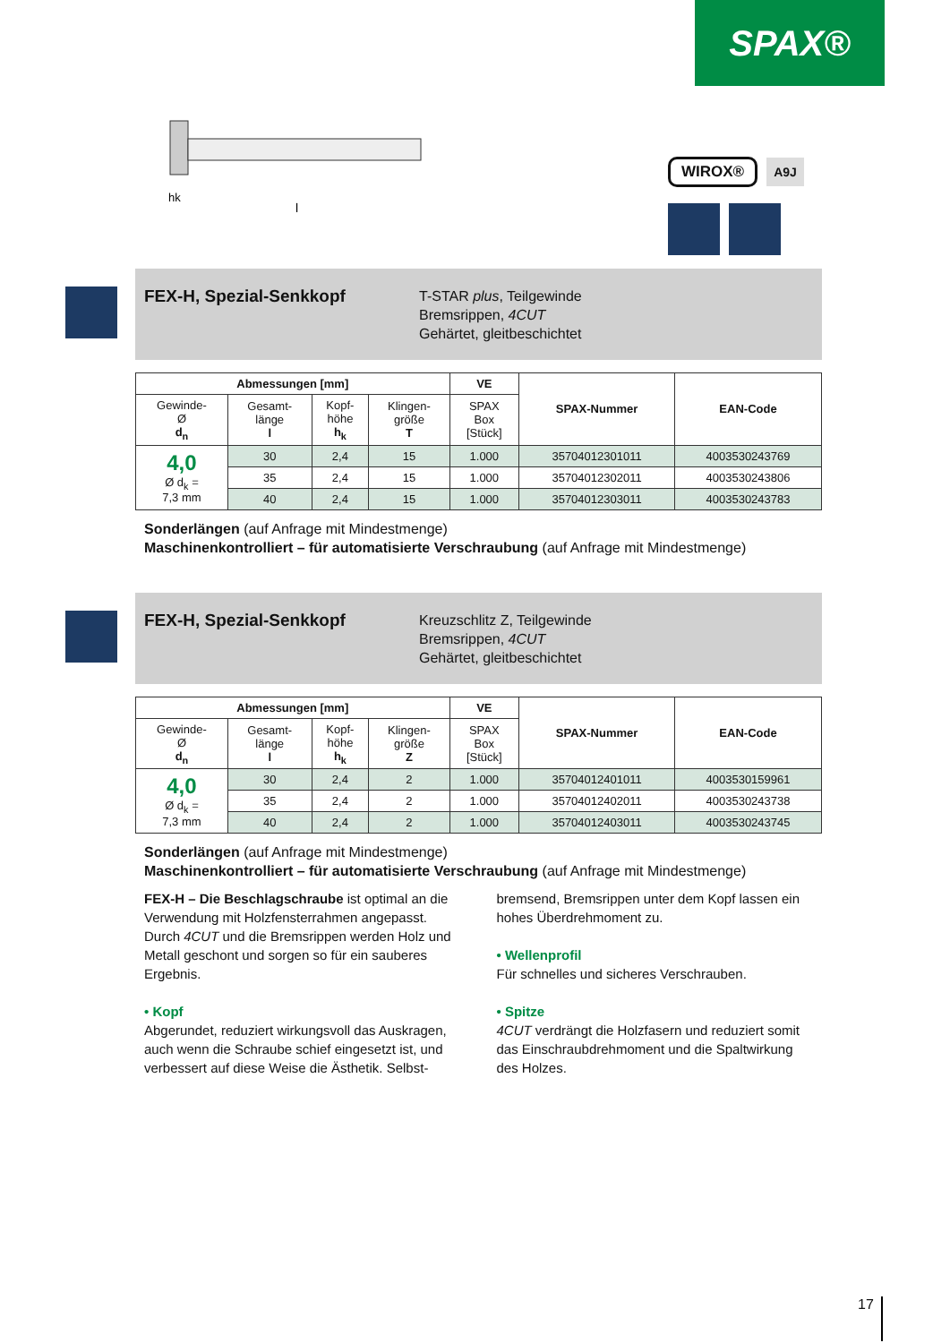SPAX®
l
hk
WIROX® A9J
FEX-H, Spezial-Senkkopf
T-STAR plus, Teilgewinde
Bremsrippen, 4CUT
Gehärtet, gleitbeschichtet
| Abmessungen [mm] | | | | VE | SPAX-Nummer | EAN-Code |
| --- | --- | --- | --- | --- | --- | --- |
| Gewinde- Ø d<sub>n</sub> | Gesamt- länge l | Kopf- höhe h<sub>k</sub> | Klingen- größe T | SPAX Box [Stück] | | |
| 4,0 Ø d<sub>k</sub> = 7,3 mm | 30 | 2,4 | 15 | 1.000 | 35704012301011 | 4003530243769 |
| | 35 | 2,4 | 15 | 1.000 | 35704012302011 | 4003530243806 |
| | 40 | 2,4 | 15 | 1.000 | 35704012303011 | 4003530243783 |
Sonderlängen (auf Anfrage mit Mindestmenge)
Maschinenkontrolliert – für automatisierte Verschraubung (auf Anfrage mit Mindestmenge)
FEX-H, Spezial-Senkkopf
Kreuzschlitz Z, Teilgewinde
Bremsrippen, 4CUT
Gehärtet, gleitbeschichtet
| Abmessungen [mm] | | | | VE | SPAX-Nummer | EAN-Code |
| --- | --- | --- | --- | --- | --- | --- |
| Gewinde- Ø d<sub>n</sub> | Gesamt- länge l | Kopf- höhe h<sub>k</sub> | Klingen- größe Z | SPAX Box [Stück] | | |
| 4,0 Ø d<sub>k</sub> = 7,3 mm | 30 | 2,4 | 2 | 1.000 | 35704012401011 | 4003530159961 |
| | 35 | 2,4 | 2 | 1.000 | 35704012402011 | 4003530243738 |
| | 40 | 2,4 | 2 | 1.000 | 35704012403011 | 4003530243745 |
Sonderlängen (auf Anfrage mit Mindestmenge)
Maschinenkontrolliert – für automatisierte Verschraubung (auf Anfrage mit Mindestmenge)
FEX-H – Die Beschlagschraube ist optimal an die Verwendung mit Holzfensterrahmen angepasst. Durch 4CUT und die Bremsrippen werden Holz und Metall geschont und sorgen so für ein sauberes Ergebnis.
• Kopf
Abgerundet, reduziert wirkungsvoll das Auskragen, auch wenn die Schraube schief eingesetzt ist, und verbessert auf diese Weise die Ästhetik. Selbst-
bremsend, Bremsrippen unter dem Kopf lassen ein hohes Überdrehmoment zu.
• Wellenprofil
Für schnelles und sicheres Verschrauben.
• Spitze
4CUT verdrängt die Holzfasern und reduziert somit das Einschraubdrehmoment und die Spaltwirkung des Holzes.
17